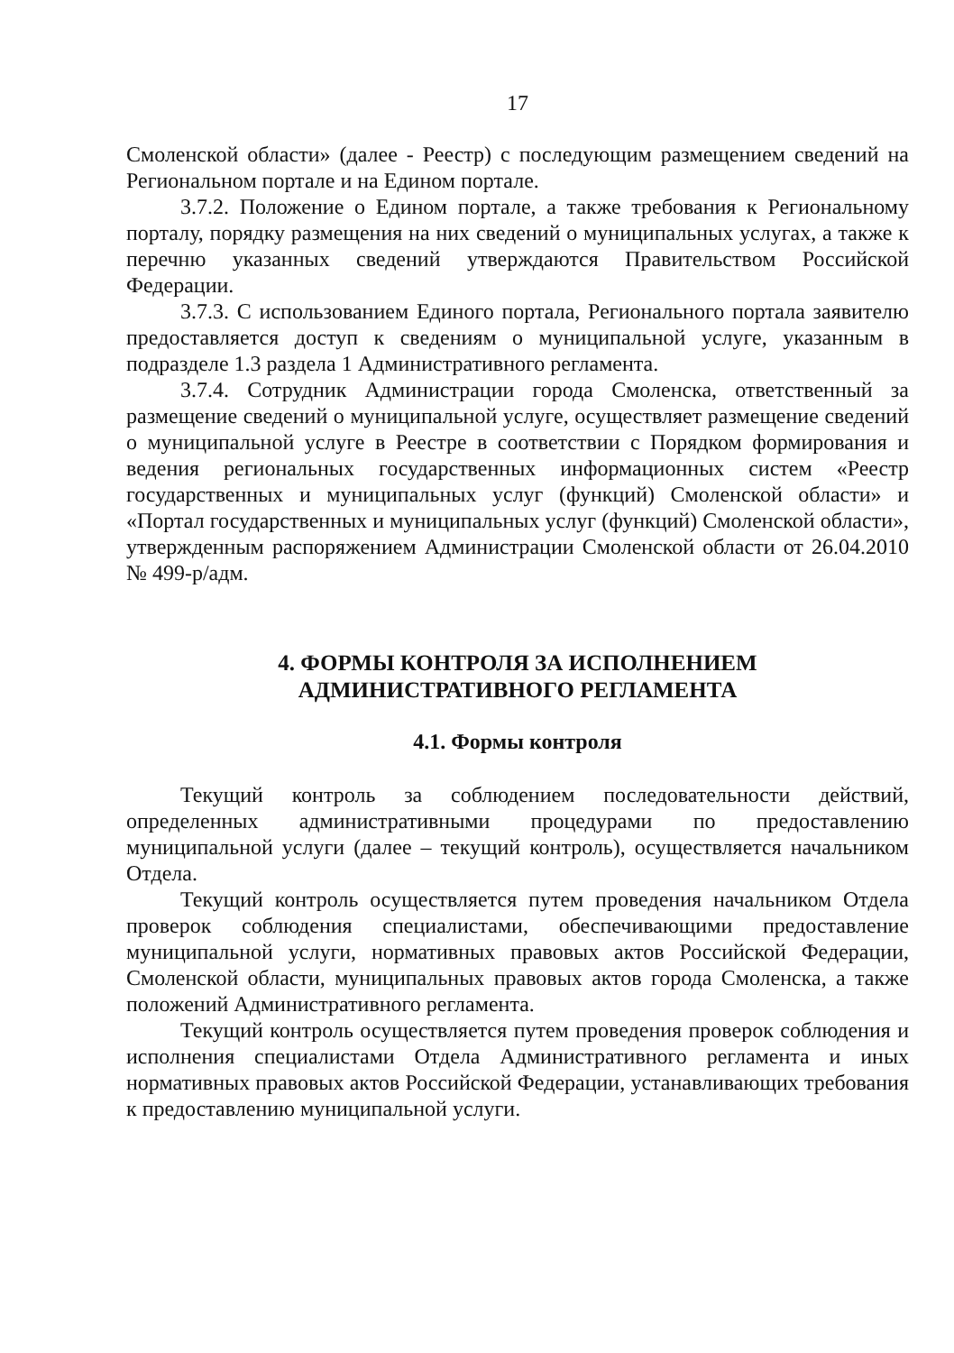17
Смоленской области» (далее - Реестр) с последующим размещением сведений на Региональном портале и на Едином портале.
3.7.2. Положение о Едином портале, а также требования к Региональному порталу, порядку размещения на них сведений о муниципальных услугах, а также к перечню указанных сведений утверждаются Правительством Российской Федерации.
3.7.3. С использованием Единого портала, Регионального портала заявителю предоставляется доступ к сведениям о муниципальной услуге, указанным в подразделе 1.3 раздела 1 Административного регламента.
3.7.4. Сотрудник Администрации города Смоленска, ответственный за размещение сведений о муниципальной услуге, осуществляет размещение сведений о муниципальной услуге в Реестре в соответствии с Порядком формирования и ведения региональных государственных информационных систем «Реестр государственных и муниципальных услуг (функций) Смоленской области» и «Портал государственных и муниципальных услуг (функций) Смоленской области», утвержденным распоряжением Администрации Смоленской области от 26.04.2010 № 499-р/адм.
4. ФОРМЫ КОНТРОЛЯ ЗА ИСПОЛНЕНИЕМ
АДМИНИСТРАТИВНОГО РЕГЛАМЕНТА
4.1. Формы контроля
Текущий контроль за соблюдением последовательности действий, определенных административными процедурами по предоставлению муниципальной услуги (далее – текущий контроль), осуществляется начальником Отдела.
Текущий контроль осуществляется путем проведения начальником Отдела проверок соблюдения специалистами, обеспечивающими предоставление муниципальной услуги, нормативных правовых актов Российской Федерации, Смоленской области, муниципальных правовых актов города Смоленска, а также положений Административного регламента.
Текущий контроль осуществляется путем проведения проверок соблюдения и исполнения специалистами Отдела Административного регламента и иных нормативных правовых актов Российской Федерации, устанавливающих требования к предоставлению муниципальной услуги.